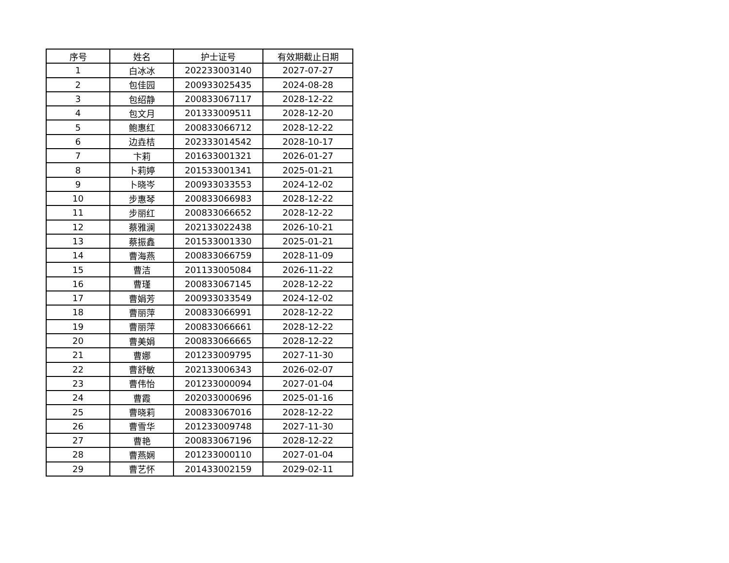| 序号 | 姓名 | 护士证号 | 有效期截止日期 |
| --- | --- | --- | --- |
| 1 | 白冰冰 | 202233003140 | 2027-07-27 |
| 2 | 包佳园 | 200933025435 | 2024-08-28 |
| 3 | 包绍静 | 200833067117 | 2028-12-22 |
| 4 | 包文月 | 201333009511 | 2028-12-20 |
| 5 | 鲍惠红 | 200833066712 | 2028-12-22 |
| 6 | 边垚桔 | 202333014542 | 2028-10-17 |
| 7 | 卞莉 | 201633001321 | 2026-01-27 |
| 8 | 卜莉婷 | 201533001341 | 2025-01-21 |
| 9 | 卜晓岑 | 200933033553 | 2024-12-02 |
| 10 | 步惠琴 | 200833066983 | 2028-12-22 |
| 11 | 步丽红 | 200833066652 | 2028-12-22 |
| 12 | 蔡雅澜 | 202133022438 | 2026-10-21 |
| 13 | 蔡振鑫 | 201533001330 | 2025-01-21 |
| 14 | 曹海燕 | 200833066759 | 2028-11-09 |
| 15 | 曹洁 | 201133005084 | 2026-11-22 |
| 16 | 曹瑾 | 200833067145 | 2028-12-22 |
| 17 | 曹娟芳 | 200933033549 | 2024-12-02 |
| 18 | 曹丽萍 | 200833066991 | 2028-12-22 |
| 19 | 曹丽萍 | 200833066661 | 2028-12-22 |
| 20 | 曹美娟 | 200833066665 | 2028-12-22 |
| 21 | 曹娜 | 201233009795 | 2027-11-30 |
| 22 | 曹舒敏 | 202133006343 | 2026-02-07 |
| 23 | 曹伟怡 | 201233000094 | 2027-01-04 |
| 24 | 曹霞 | 202033000696 | 2025-01-16 |
| 25 | 曹晓莉 | 200833067016 | 2028-12-22 |
| 26 | 曹雪华 | 201233009748 | 2027-11-30 |
| 27 | 曹艳 | 200833067196 | 2028-12-22 |
| 28 | 曹燕娴 | 201233000110 | 2027-01-04 |
| 29 | 曹艺怀 | 201433002159 | 2029-02-11 |